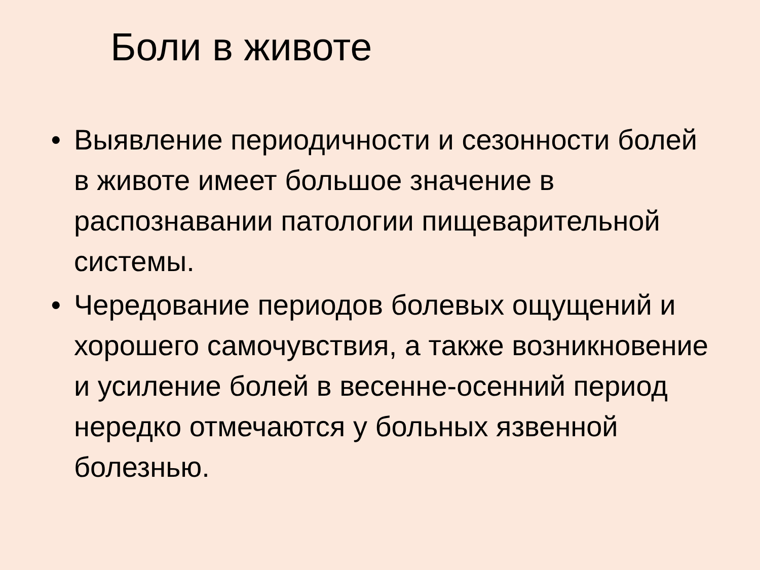Боли в животе
• Выявление периодичности и сезонности болей в животе имеет большое значение в распознавании патологии пищеварительной системы.
• Чередование периодов болевых ощущений и хорошего самочувствия, а также возникновение и усиление болей в весенне-осенний период нередко отмечаются у больных язвенной болезнью.